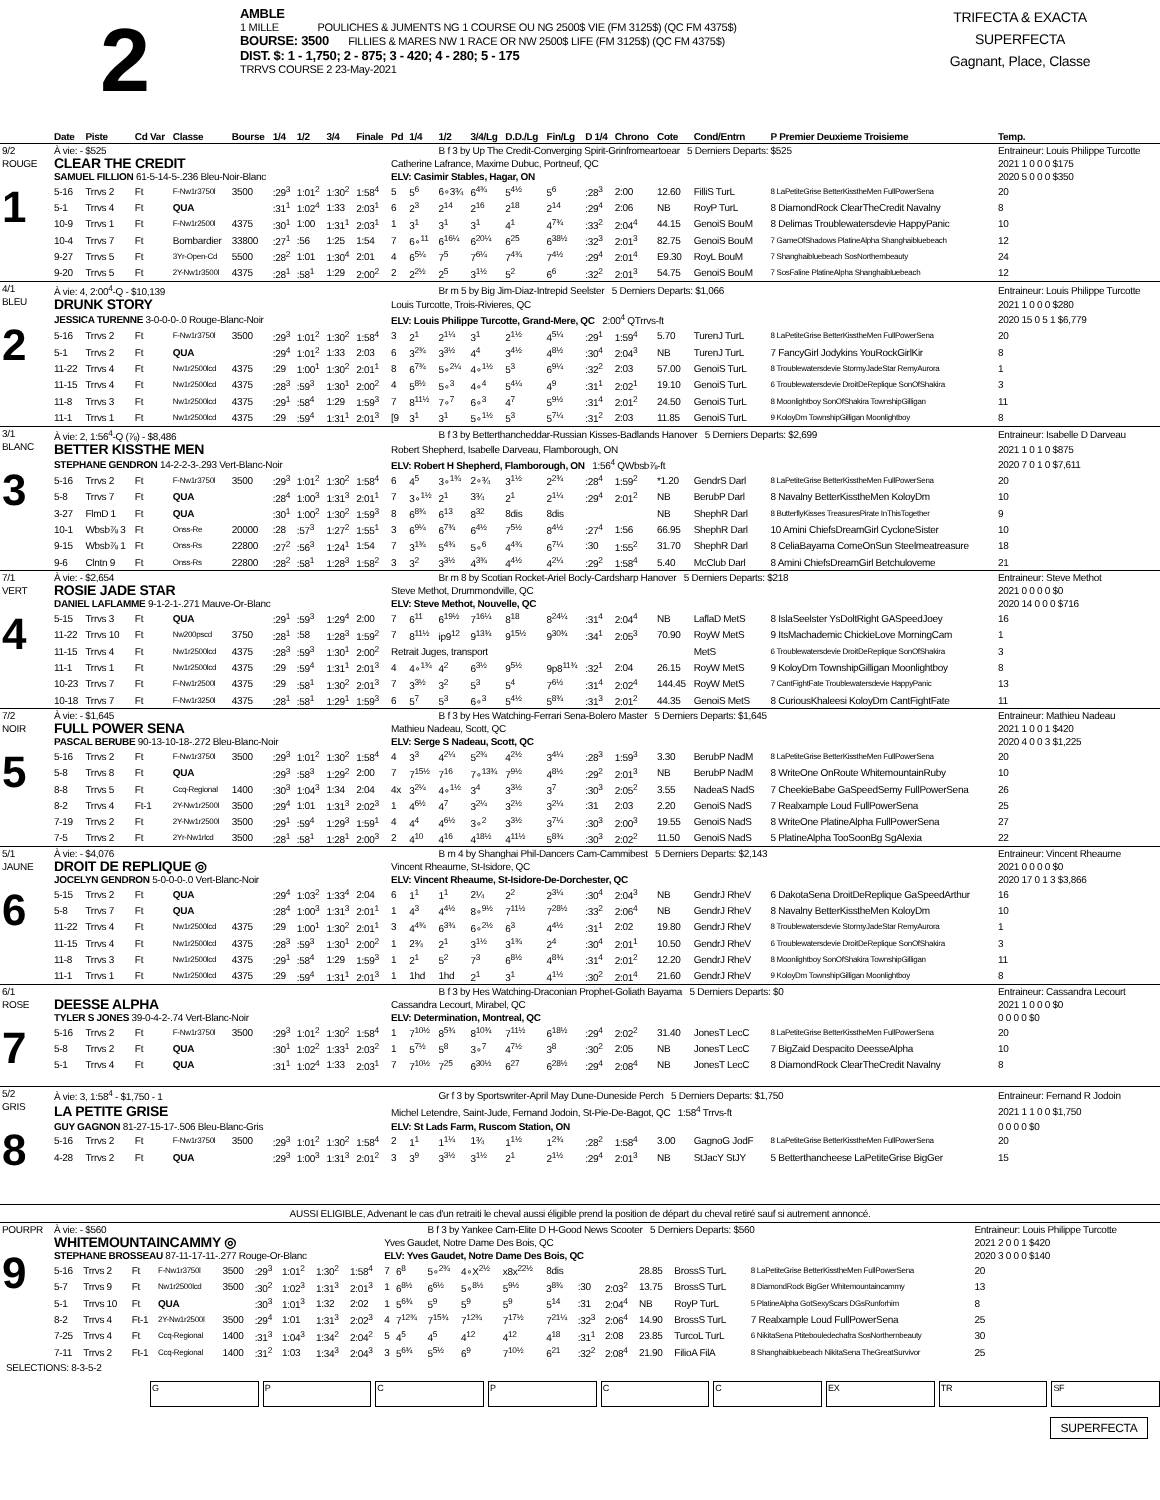2
AMBLE
1 MILLE POULICHES & JUMENTS NG 1 COURSE OU NG 2500$ VIE (FM 3125$) (QC FM 4375$)
BOURSE: 3500 FILLIES & MARES NW 1 RACE OR NW 2500$ LIFE (FM 3125$) (QC FM 4375$)
DIST. $: 1 - 1,750; 2 - 875; 3 - 420; 4 - 280; 5 - 175
TRRVS COURSE 2 23-May-2021
TRIFECTA & EXACTA
SUPERFECTA
Gagnant, Place, Classe
| | Date | Piste | Cd Var | Classe | Bourse | 1/4 | 1/2 | 3/4 | Finale | Pd | 1/4 | 1/2 | 3/4/Lg | D.D./Lg | Fin/Lg | D 1/4 | Chrono | Cote | Cond/Entrn | | P Premier Deuxieme Troisieme | Temp. |
| --- | --- | --- | --- | --- | --- | --- | --- | --- | --- | --- | --- | --- | --- | --- | --- | --- | --- | --- | --- | --- | --- | --- |
| 9/2 ROUGE 1 | À vie: - $525 | | | | | | | | | | | B f 3 by Up The Credit-Converging Spirit-Grinfromeartoear 5 Derniers Departs: $525 | | | | | | | | | | Entraineur: Louis Philippe Turcotte |
| | CLEAR THE CREDIT | | | | | | | | | Catherine Lafrance, Maxime Dubuc, Portneuf, QC | | | | | | | | | | | | 2021 1 0 0 0 $175 |
| | SAMUEL FILLION 61-5-14-5-.236 Bleu-Noir-Blanc | | | | | | | | | ELV: Casimir Stables, Hagar, ON | | | | | | | | | | | | 2020 5 0 0 0 $350 |
| | 5-16 | Trrvs 2 | Ft | F-Nw1r3750l | 3500 | :29<sup>3</sup> | 1:01<sup>2</sup> | 1:30<sup>2</sup> | 1:58<sup>4</sup> | 5 | 5<sup>6</sup> | 6∘3¾ | 6<sup>4¾</sup> | 5<sup>4½</sup> | 5<sup>6</sup> | :28<sup>3</sup> | 2:00 | 12.60 | FilliS TurL | | 8 LaPetiteGrise BetterKisstheMen FullPowerSena | 20 |
| | 5-1 | Trrvs 4 | Ft | QUA | | :31<sup>1</sup> | 1:02<sup>4</sup> | 1:33 | 2:03<sup>1</sup> | 6 | 2<sup>3</sup> | 2<sup>14</sup> | 2<sup>16</sup> | 2<sup>18</sup> | 2<sup>14</sup> | :29<sup>4</sup> | 2:06 | NB | RoyP TurL | | 8 DiamondRock ClearTheCredit Navalny | 8 |
| | 10-9 | Trrvs 1 | Ft | F-Nw1r2500l | 4375 | :30<sup>1</sup> | 1:00 | 1:31<sup>1</sup> | 2:03<sup>1</sup> | 1 | 3<sup>1</sup> | 3<sup>1</sup> | 3<sup>1</sup> | 4<sup>1</sup> | 4<sup>7¾</sup> | :33<sup>2</sup> | 2:04<sup>4</sup> | 44.15 | GenoiS BouM | | 8 Delimas Troublewatersdevie HappyPanic | 10 |
| | 10-4 | Trrvs 7 | Ft | Bombardier | 33800 | :27<sup>1</sup> | :56 | 1:25 | 1:54 | 7 | 6∘<sup>11</sup> | 6<sup>16¼</sup> | 6<sup>20¼</sup> | 6<sup>25</sup> | 6<sup>38½</sup> | :32<sup>3</sup> | 2:01<sup>3</sup> | 82.75 | GenoiS BouM | | 7 GameOfShadows PlatineAlpha Shanghaibluebeach | 12 |
| | 9-27 | Trrvs 5 | Ft | 3Yr-Open-Cd | 5500 | :28<sup>2</sup> | 1:01 | 1:30<sup>4</sup> | 2:01 | 4 | 6<sup>5¼</sup> | 7<sup>5</sup> | 7<sup>6¼</sup> | 7<sup>4¾</sup> | 7<sup>4½</sup> | :29<sup>4</sup> | 2:01<sup>4</sup> | E9.30 | RoyL BouM | | 7 Shanghaibluebeach SosNorthernbeauty | 24 |
| | 9-20 | Trrvs 5 | Ft | 2Y-Nw1r3500l | 4375 | :28<sup>1</sup> | :58<sup>1</sup> | 1:29 | 2:00<sup>2</sup> | 2 | 2<sup>2½</sup> | 2<sup>5</sup> | 3<sup>1½</sup> | 5<sup>2</sup> | 6<sup>6</sup> | :32<sup>2</sup> | 2:01<sup>3</sup> | 54.75 | GenoiS BouM | | 7 SosFaline PlatineAlpha Shanghaibluebeach | 12 |
| 4/1 BLEU 2 | À vie: 4, 2:00<sup>4</sup>-Q - $10,139 | | | | | | | | | | | Br m 5 by Big Jim-Diaz-Intrepid Seelster 5 Derniers Departs: $1,066 | | | | | | | | | | Entraineur: Louis Philippe Turcotte |
| | DRUNK STORY | | | | | | | | | Louis Turcotte, Trois-Rivieres, QC | | | | | | | | | | | | 2021 1 0 0 0 $280 |
| | JESSICA TURENNE 3-0-0-0-.0 Rouge-Blanc-Noir | | | | | | | | | ELV: Louis Philippe Turcotte, Grand-Mere, QC 2:00<sup>4</sup> QTrrvs-ft | | | | | | | | | | | | 2020 15 0 5 1 $6,779 |
| | 5-16 | Trrvs 2 | Ft | F-Nw1r3750l | 3500 | :29<sup>3</sup> | 1:01<sup>2</sup> | 1:30<sup>2</sup> | 1:58<sup>4</sup> | 3 | 2<sup>1</sup> | 2<sup>1¼</sup> | 3<sup>1</sup> | 2<sup>1½</sup> | 4<sup>5¼</sup> | :29<sup>1</sup> | 1:59<sup>4</sup> | 5.70 | TurenJ TurL | | 8 LaPetiteGrise BetterKisstheMen FullPowerSena | 20 |
| | 5-1 | Trrvs 2 | Ft | QUA | | :29<sup>4</sup> | 1:01<sup>2</sup> | 1:33 | 2:03 | 6 | 3<sup>2¾</sup> | 3<sup>3½</sup> | 4<sup>4</sup> | 3<sup>4½</sup> | 4<sup>8½</sup> | :30<sup>4</sup> | 2:04<sup>3</sup> | NB | TurenJ TurL | | 7 FancyGirl Jodykins YouRockGirlKir | 8 |
| | 11-22 | Trrvs 4 | Ft | Nw1r2500lcd | 4375 | :29 | 1:00<sup>1</sup> | 1:30<sup>2</sup> | 2:01<sup>1</sup> | 8 | 6<sup>7¾</sup> | 5∘<sup>2¼</sup> | 4∘<sup>1½</sup> | 5<sup>3</sup> | 6<sup>9¼</sup> | :32<sup>2</sup> | 2:03 | 57.00 | GenoiS TurL | | 8 Troublewatersdevie StormyJadeStar RemyAurora | 1 |
| | 11-15 | Trrvs 4 | Ft | Nw1r2500lcd | 4375 | :28<sup>3</sup> | :59<sup>3</sup> | 1:30<sup>1</sup> | 2:00<sup>2</sup> | 4 | 5<sup>8½</sup> | 5∘<sup>3</sup> | 4∘<sup>4</sup> | 5<sup>4¼</sup> | 4<sup>9</sup> | :31<sup>1</sup> | 2:02<sup>1</sup> | 19.10 | GenoiS TurL | | 6 Troublewatersdevie DroitDeReplique SonOfShakira | 3 |
| | 11-8 | Trrvs 3 | Ft | Nw1r2500lcd | 4375 | :29<sup>1</sup> | :58<sup>4</sup> | 1:29 | 1:59<sup>3</sup> | 7 | 8<sup>11½</sup> | 7∘<sup>7</sup> | 6∘<sup>3</sup> | 4<sup>7</sup> | 5<sup>9½</sup> | :31<sup>4</sup> | 2:01<sup>2</sup> | 24.50 | GenoiS TurL | | 8 Moonlightboy SonOfShakira TownshipGilligan | 11 |
| | 11-1 | Trrvs 1 | Ft | Nw1r2500lcd | 4375 | :29 | :59<sup>4</sup> | 1:31<sup>1</sup> | 2:01<sup>3</sup> | [9 | 3<sup>1</sup> | 3<sup>1</sup> | 5∘<sup>1½</sup> | 5<sup>3</sup> | 5<sup>7¼</sup> | :31<sup>2</sup> | 2:03 | 11.85 | GenoiS TurL | | 9 KoloyDm TownshipGilligan Moonlightboy | 8 |
| 3/1 BLANC 3 | À vie: 2, 1:56<sup>4</sup>-Q (⅞) - $8,486 | | | | | | | | | | | B f 3 by Betterthancheddar-Russian Kisses-Badlands Hanover 5 Derniers Departs: $2,699 | | | | | | | | | | Entraineur: Isabelle D Darveau |
| | BETTER KISSTHE MEN | | | | | | | | | Robert Shepherd, Isabelle Darveau, Flamborough, ON | | | | | | | | | | | | 2021 1 0 1 0 $875 |
| | STEPHANE GENDRON 14-2-2-3-.293 Vert-Blanc-Noir | | | | | | | | | ELV: Robert H Shepherd, Flamborough, ON 1:56<sup>4</sup> QWbsb⅞-ft | | | | | | | | | | | | 2020 7 0 1 0 $7,611 |
| | 5-16 | Trrvs 2 | Ft | F-Nw1r3750l | 3500 | :29<sup>3</sup> | 1:01<sup>2</sup> | 1:30<sup>2</sup> | 1:58<sup>4</sup> | 6 | 4<sup>5</sup> | 3∘<sup>1¾</sup> | 2∘¾ | 3<sup>1½</sup> | 2<sup>2¾</sup> | :28<sup>4</sup> | 1:59<sup>2</sup> | *1.20 | GendrS Darl | | 8 LaPetiteGrise BetterKisstheMen FullPowerSena | 20 |
| | 5-8 | Trrvs 7 | Ft | QUA | | :28<sup>4</sup> | 1:00<sup>3</sup> | 1:31<sup>3</sup> | 2:01<sup>1</sup> | 7 | 3∘<sup>1½</sup> | 2<sup>1</sup> | 3¾ | 2<sup>1</sup> | 2<sup>1¼</sup> | :29<sup>4</sup> | 2:01<sup>2</sup> | NB | BerubP Darl | | 8 Navalny BetterKisstheMen KoloyDm | 10 |
| | 3-27 | FlmD 1 | Ft | QUA | | :30<sup>1</sup> | 1:00<sup>2</sup> | 1:30<sup>2</sup> | 1:59<sup>3</sup> | 8 | 6<sup>8¾</sup> | 6<sup>13</sup> | 8<sup>32</sup> | 8dis | 8dis | | | NB | ShephR Darl | | 8 ButterflyKisses TreasuresPirate InThisTogether | 9 |
| | 10-1 | Wbsb⅞ 3 | Ft | Onss-Re | 20000 | :28 | :57<sup>3</sup> | 1:27<sup>2</sup> | 1:55<sup>1</sup> | 3 | 6<sup>9¼</sup> | 6<sup>7¾</sup> | 6<sup>4½</sup> | 7<sup>5½</sup> | 8<sup>4½</sup> | :27<sup>4</sup> | 1:56 | 66.95 | ShephR Darl | | 10 Amini ChiefsDreamGirl CycloneSister | 10 |
| | 9-15 | Wbsb⅞ 1 | Ft | Onss-Rs | 22800 | :27<sup>2</sup> | :56<sup>3</sup> | 1:24<sup>1</sup> | 1:54 | 7 | 3<sup>1¾</sup> | 5<sup>4¾</sup> | 5∘<sup>6</sup> | 4<sup>4¾</sup> | 6<sup>7¼</sup> | :30 | 1:55<sup>2</sup> | 31.70 | ShephR Darl | | 8 CeliaBayama ComeOnSun Steelmeatreasure | 18 |
| | 9-6 | Clntn 9 | Ft | Onss-Rs | 22800 | :28<sup>2</sup> | :58<sup>1</sup> | 1:28<sup>3</sup> | 1:58<sup>2</sup> | 3 | 3<sup>2</sup> | 3<sup>3½</sup> | 4<sup>3¾</sup> | 4<sup>4½</sup> | 4<sup>2¼</sup> | :29<sup>2</sup> | 1:58<sup>4</sup> | 5.40 | McClub Darl | | 8 Amini ChiefsDreamGirl Betchuloveme | 21 |
| 7/1 VERT 4 | À vie: - $2,654 | | | | | | | | | | | Br m 8 by Scotian Rocket-Ariel Bocly-Cardsharp Hanover 5 Derniers Departs: $218 | | | | | | | | | | Entraineur: Steve Methot |
| | ROSIE JADE STAR | | | | | | | | | Steve Methot, Drummondville, QC | | | | | | | | | | | | 2021 0 0 0 0 $0 |
| | DANIEL LAFLAMME 9-1-2-1-.271 Mauve-Or-Blanc | | | | | | | | | ELV: Steve Methot, Nouvelle, QC | | | | | | | | | | | | 2020 14 0 0 0 $716 |
| | 5-15 | Trrvs 3 | Ft | QUA | | :29<sup>1</sup> | :59<sup>3</sup> | 1:29<sup>4</sup> | 2:00 | 7 | 6<sup>11</sup> | 6<sup>19½</sup> | 7<sup>16¼</sup> | 8<sup>18</sup> | 8<sup>24¼</sup> | :31<sup>4</sup> | 2:04<sup>4</sup> | NB | LaflaD MetS | | 8 IslaSeelster YsDoltRight GASpeedJoey | 16 |
| | 11-22 | Trrvs 10 | Ft | Nw200pscd | 3750 | :28<sup>1</sup> | :58 | 1:28<sup>3</sup> | 1:59<sup>2</sup> | 7 | 8<sup>11½</sup> | ip9<sup>12</sup> | 9<sup>13¾</sup> | 9<sup>15½</sup> | 9<sup>30¾</sup> | :34<sup>1</sup> | 2:05<sup>3</sup> | 70.90 | RoyW MetS | | 9 ItsMachademic ChickieLove MorningCam | 1 |
| | 11-15 | Trrvs 4 | Ft | Nw1r2500lcd | 4375 | :28<sup>3</sup> | :59<sup>3</sup> | 1:30<sup>1</sup> | 2:00<sup>2</sup> | Retrait Juges, transport | | | | | | | | | MetS | | 6 Troublewatersdevie DroitDeReplique SonOfShakira | 3 |
| | 11-1 | Trrvs 1 | Ft | Nw1r2500lcd | 4375 | :29 | :59<sup>4</sup> | 1:31<sup>1</sup> | 2:01<sup>3</sup> | 4 | 4∘<sup>1¾</sup> | 4<sup>2</sup> | 6<sup>3½</sup> | 9<sup>5½</sup> | 9p8<sup>11¾</sup> | :32<sup>1</sup> | 2:04 | 26.15 | RoyW MetS | | 9 KoloyDm TownshipGilligan Moonlightboy | 8 |
| | 10-23 | Trrvs 7 | Ft | F-Nw1r2500l | 4375 | :29 | :58<sup>1</sup> | 1:30<sup>2</sup> | 2:01<sup>3</sup> | 7 | 3<sup>3½</sup> | 3<sup>2</sup> | 5<sup>3</sup> | 5<sup>4</sup> | 7<sup>6½</sup> | :31<sup>4</sup> | 2:02<sup>4</sup> | 144.45 | RoyW MetS | | 7 CantFightFate Troublewatersdevie HappyPanic | 13 |
| | 10-18 | Trrvs 7 | Ft | F-Nw1r3250l | 4375 | :28<sup>1</sup> | :58<sup>1</sup> | 1:29<sup>1</sup> | 1:59<sup>3</sup> | 6 | 5<sup>7</sup> | 5<sup>3</sup> | 6∘<sup>3</sup> | 5<sup>4½</sup> | 5<sup>8¾</sup> | :31<sup>3</sup> | 2:01<sup>2</sup> | 44.35 | GenoiS MetS | | 8 CuriousKhaleesi KoloyDm CantFightFate | 11 |
| 7/2 NOIR 5 | À vie: - $1,645 | | | | | | | | | | | B f 3 by Hes Watching-Ferrari Sena-Bolero Master 5 Derniers Departs: $1,645 | | | | | | | | | | Entraineur: Mathieu Nadeau |
| | FULL POWER SENA | | | | | | | | | Mathieu Nadeau, Scott, QC | | | | | | | | | | | | 2021 1 0 0 1 $420 |
| | PASCAL BERUBE 90-13-10-18-.272 Bleu-Blanc-Noir | | | | | | | | | ELV: Serge S Nadeau, Scott, QC | | | | | | | | | | | | 2020 4 0 0 3 $1,225 |
| | 5-16 | Trrvs 2 | Ft | F-Nw1r3750l | 3500 | :29<sup>3</sup> | 1:01<sup>2</sup> | 1:30<sup>2</sup> | 1:58<sup>4</sup> | 4 | 3<sup>3</sup> | 4<sup>2¼</sup> | 5<sup>2¾</sup> | 4<sup>2½</sup> | 3<sup>4¼</sup> | :28<sup>3</sup> | 1:59<sup>3</sup> | 3.30 | BerubP NadM | | 8 LaPetiteGrise BetterKisstheMen FullPowerSena | 20 |
| | 5-8 | Trrvs 8 | Ft | QUA | | :29<sup>3</sup> | :58<sup>3</sup> | 1:29<sup>2</sup> | 2:00 | 7 | 7<sup>15½</sup> | 7<sup>16</sup> | 7∘<sup>13¾</sup> | 7<sup>9½</sup> | 4<sup>8½</sup> | :29<sup>2</sup> | 2:01<sup>3</sup> | NB | BerubP NadM | | 8 WriteOne OnRoute WhitemountainRuby | 10 |
| | 8-8 | Trrvs 5 | Ft | Ccq-Regional | 1400 | :30<sup>3</sup> | 1:04<sup>3</sup> | 1:34 | 2:04 | 4x | 3<sup>2¼</sup> | 4∘<sup>1½</sup> | 3<sup>4</sup> | 3<sup>3½</sup> | 3<sup>7</sup> | :30<sup>3</sup> | 2:05<sup>2</sup> | 3.55 | NadeaS NadS | | 7 CheekieBabe GaSpeedSemy FullPowerSena | 26 |
| | 8-2 | Trrvs 4 | Ft-1 | 2Y-Nw1r2500l | 3500 | :29<sup>4</sup> | 1:01 | 1:31<sup>3</sup> | 2:02<sup>3</sup> | 1 | 4<sup>6½</sup> | 4<sup>7</sup> | 3<sup>2¼</sup> | 3<sup>2½</sup> | 3<sup>2¼</sup> | :31 | 2:03 | 2.20 | GenoiS NadS | | 7 Realxample Loud FullPowerSena | 25 |
| | 7-19 | Trrvs 2 | Ft | 2Y-Nw1r2500l | 3500 | :29<sup>1</sup> | :59<sup>4</sup> | 1:29<sup>3</sup> | 1:59<sup>1</sup> | 4 | 4<sup>4</sup> | 4<sup>6½</sup> | 3∘<sup>2</sup> | 3<sup>3½</sup> | 3<sup>7¼</sup> | :30<sup>3</sup> | 2:00<sup>3</sup> | 19.55 | GenoiS NadS | | 8 WriteOne PlatineAlpha FullPowerSena | 27 |
| | 7-5 | Trrvs 2 | Ft | 2Yr-Nw1rlcd | 3500 | :28<sup>1</sup> | :58<sup>1</sup> | 1:28<sup>1</sup> | 2:00<sup>3</sup> | 2 | 4<sup>10</sup> | 4<sup>16</sup> | 4<sup>18½</sup> | 4<sup>11½</sup> | 5<sup>8¾</sup> | :30<sup>3</sup> | 2:02<sup>2</sup> | 11.50 | GenoiS NadS | | 5 PlatineAlpha TooSoonBg SgAlexia | 22 |
| 5/1 JAUNE 6 | À vie: - $4,076 | | | | | | | | | | | B m 4 by Shanghai Phil-Dancers Cam-Cammibest 5 Derniers Departs: $2,143 | | | | | | | | | | Entraineur: Vincent Rheaume |
| | DROIT DE REPLIQUE ◎ | | | | | | | | | Vincent Rheaume, St-Isidore, QC | | | | | | | | | | | | 2021 0 0 0 0 $0 |
| | JOCELYN GENDRON 5-0-0-0-.0 Vert-Blanc-Noir | | | | | | | | | ELV: Vincent Rheaume, St-Isidore-De-Dorchester, QC | | | | | | | | | | | | 2020 17 0 1 3 $3,866 |
| | 5-15 | Trrvs 2 | Ft | QUA | | :29<sup>4</sup> | 1:03<sup>2</sup> | 1:33<sup>4</sup> | 2:04 | 6 | 1<sup>1</sup> | 1<sup>1</sup> | 2¼ | 2<sup>2</sup> | 2<sup>3¼</sup> | :30<sup>4</sup> | 2:04<sup>3</sup> | NB | GendrJ RheV | | 6 DakotaSena DroitDeReplique GaSpeedArthur | 16 |
| | 5-8 | Trrvs 7 | Ft | QUA | | :28<sup>4</sup> | 1:00<sup>3</sup> | 1:31<sup>3</sup> | 2:01<sup>1</sup> | 1 | 4<sup>3</sup> | 4<sup>4½</sup> | 8∘<sup>9½</sup> | 7<sup>11½</sup> | 7<sup>28½</sup> | :33<sup>2</sup> | 2:06<sup>4</sup> | NB | GendrJ RheV | | 8 Navalny BetterKisstheMen KoloyDm | 10 |
| | 11-22 | Trrvs 4 | Ft | Nw1r2500lcd | 4375 | :29 | 1:00<sup>1</sup> | 1:30<sup>2</sup> | 2:01<sup>1</sup> | 3 | 4<sup>4¾</sup> | 6<sup>3¾</sup> | 6∘<sup>2½</sup> | 6<sup>3</sup> | 4<sup>4½</sup> | :31<sup>1</sup> | 2:02 | 19.80 | GendrJ RheV | | 8 Troublewatersdevie StormyJadeStar RemyAurora | 1 |
| | 11-15 | Trrvs 4 | Ft | Nw1r2500lcd | 4375 | :28<sup>3</sup> | :59<sup>3</sup> | 1:30<sup>1</sup> | 2:00<sup>2</sup> | 1 | 2¾ | 2<sup>1</sup> | 3<sup>1½</sup> | 3<sup>1¾</sup> | 2<sup>4</sup> | :30<sup>4</sup> | 2:01<sup>1</sup> | 10.50 | GendrJ RheV | | 6 Troublewatersdevie DroitDeReplique SonOfShakira | 3 |
| | 11-8 | Trrvs 3 | Ft | Nw1r2500lcd | 4375 | :29<sup>1</sup> | :58<sup>4</sup> | 1:29 | 1:59<sup>3</sup> | 1 | 2<sup>1</sup> | 5<sup>2</sup> | 7<sup>3</sup> | 6<sup>8½</sup> | 4<sup>8¾</sup> | :31<sup>4</sup> | 2:01<sup>2</sup> | 12.20 | GendrJ RheV | | 8 Moonlightboy SonOfShakira TownshipGilligan | 11 |
| | 11-1 | Trrvs 1 | Ft | Nw1r2500lcd | 4375 | :29 | :59<sup>4</sup> | 1:31<sup>1</sup> | 2:01<sup>3</sup> | 1 | 1hd | 1hd | 2<sup>1</sup> | 3<sup>1</sup> | 4<sup>1½</sup> | :30<sup>2</sup> | 2:01<sup>4</sup> | 21.60 | GendrJ RheV | | 9 KoloyDm TownshipGilligan Moonlightboy | 8 |
| 6/1 ROSE 7 | | | | | | | | | | | | B f 3 by Hes Watching-Draconian Prophet-Goliath Bayama 5 Derniers Departs: $0 | | | | | | | | | | Entraineur: Cassandra Lecourt |
| | DEESSE ALPHA | | | | | | | | | Cassandra Lecourt, Mirabel, QC | | | | | | | | | | | | 2021 1 0 0 0 $0 |
| | TYLER S JONES 39-0-4-2-.74 Vert-Blanc-Noir | | | | | | | | | ELV: Determination, Montreal, QC | | | | | | | | | | | | 0 0 0 0 $0 |
| | 5-16 | Trrvs 2 | Ft | F-Nw1r3750l | 3500 | :29<sup>3</sup> | 1:01<sup>2</sup> | 1:30<sup>2</sup> | 1:58<sup>4</sup> | 1 | 7<sup>10½</sup> | 8<sup>5¾</sup> | 8<sup>10¾</sup> | 7<sup>11½</sup> | 6<sup>18½</sup> | :29<sup>4</sup> | 2:02<sup>2</sup> | 31.40 | JonesT LecC | | 8 LaPetiteGrise BetterKisstheMen FullPowerSena | 20 |
| | 5-8 | Trrvs 2 | Ft | QUA | | :30<sup>1</sup> | 1:02<sup>2</sup> | 1:33<sup>1</sup> | 2:03<sup>2</sup> | 1 | 5<sup>7½</sup> | 5<sup>8</sup> | 3∘<sup>7</sup> | 4<sup>7½</sup> | 3<sup>8</sup> | :30<sup>2</sup> | 2:05 | NB | JonesT LecC | | 7 BigZaid Despacito DeesseAlpha | 10 |
| | 5-1 | Trrvs 4 | Ft | QUA | | :31<sup>1</sup> | 1:02<sup>4</sup> | 1:33 | 2:03<sup>1</sup> | 7 | 7<sup>10½</sup> | 7<sup>25</sup> | 6<sup>30½</sup> | 6<sup>27</sup> | 6<sup>28½</sup> | :29<sup>4</sup> | 2:08<sup>4</sup> | NB | JonesT LecC | | 8 DiamondRock ClearTheCredit Navalny | 8 |
| 5/2 GRIS 8 | À vie: 3, 1:58<sup>4</sup> - $1,750 - 1 | | | | | | | | | | | Gr f 3 by Sportswriter-April May Dune-Duneside Perch 5 Derniers Departs: $1,750 | | | | | | | | | | Entraineur: Fernand R Jodoin |
| | LA PETITE GRISE | | | | | | | | | Michel Letendre, Saint-Jude, Fernand Jodoin, St-Pie-De-Bagot, QC 1:58<sup>4</sup> Trrvs-ft | | | | | | | | | | | | 2021 1 1 0 0 $1,750 |
| | GUY GAGNON 81-27-15-17-.506 Bleu-Blanc-Gris | | | | | | | | | ELV: St Lads Farm, Ruscom Station, ON | | | | | | | | | | | | 0 0 0 0 $0 |
| | 5-16 | Trrvs 2 | Ft | F-Nw1r3750l | 3500 | :29<sup>3</sup> | 1:01<sup>2</sup> | 1:30<sup>2</sup> | 1:58<sup>4</sup> | 2 | 1<sup>1</sup> | 1<sup>1¼</sup> | 1¾ | 1<sup>1½</sup> | 1<sup>2¾</sup> | :28<sup>2</sup> | 1:58<sup>4</sup> | 3.00 | GagnoG JodF | | 8 LaPetiteGrise BetterKisstheMen FullPowerSena | 20 |
| | 4-28 | Trrvs 2 | Ft | QUA | | :29<sup>3</sup> | 1:00<sup>3</sup> | 1:31<sup>3</sup> | 2:01<sup>2</sup> | 3 | 3<sup>9</sup> | 3<sup>3½</sup> | 3<sup>1½</sup> | 2<sup>1</sup> | 2<sup>1½</sup> | :29<sup>4</sup> | 2:01<sup>3</sup> | NB | StJacY StJY | | 5 Betterthancheese LaPetiteGrise BigGer | 15 |
AUSSI ELIGIBLE, Advenant le cas d'un retraiti le cheval aussi éligible prend la position de départ du cheval retiré sauf si autrement annoncé.
| POURPR 9 | À vie: - $560 | | | | | | | | | | | B f 3 by Yankee Cam-Elite D H-Good News Scooter 5 Derniers Departs: $560 | | | | | | | | | | Entraineur: Louis Philippe Turcotte |
| | WHITEMOUNTAINCAMMY ◎ | | | | | | | | | Yves Gaudet, Notre Dame Des Bois, QC | | | | | | | | | | | | 2021 2 0 0 1 $420 |
| | STEPHANE BROSSEAU 87-11-17-11-.277 Rouge-Or-Blanc | | | | | | | | | ELV: Yves Gaudet, Notre Dame Des Bois, QC | | | | | | | | | | | | 2020 3 0 0 0 $140 |
| | 5-16 | Trrvs 2 | Ft | F-Nw1r3750l | 3500 | :29<sup>3</sup> | 1:01<sup>2</sup> | 1:30<sup>2</sup> | 1:58<sup>4</sup> | 7 | 6<sup>8</sup> | 5∘<sup>2¾</sup> | 4∘X<sup>2½</sup> | x8x<sup>22½</sup> | 8dis | | | 28.85 | BrossS TurL | | 8 LaPetiteGrise BetterKisstheMen FullPowerSena | 20 |
| | 5-7 | Trrvs 9 | Ft | Nw1r2500lcd | 3500 | :30<sup>2</sup> | 1:02<sup>3</sup> | 1:31<sup>3</sup> | 2:01<sup>3</sup> | 1 | 6<sup>8½</sup> | 6<sup>6½</sup> | 5∘<sup>8½</sup> | 5<sup>9½</sup> | 3<sup>8¾</sup> | :30 | 2:03<sup>2</sup> | 13.75 | BrossS TurL | | 8 DiamondRock BigGer Whitemountaincammy | 13 |
| | 5-1 | Trrvs 10 | Ft | QUA | | :30<sup>3</sup> | 1:01<sup>3</sup> | 1:32 | 2:02 | 1 | 5<sup>6¾</sup> | 5<sup>9</sup> | 5<sup>9</sup> | 5<sup>9</sup> | 5<sup>14</sup> | :31 | 2:04<sup>4</sup> | NB | RoyP TurL | | 5 PlatineAlpha GotSexyScars DGsRunforhim | 8 |
| | 8-2 | Trrvs 4 | Ft-1 | 2Y-Nw1r2500l | 3500 | :29<sup>4</sup> | 1:01 | 1:31<sup>3</sup> | 2:02<sup>3</sup> | 4 | 7<sup>12¾</sup> | 7<sup>15¾</sup> | 7<sup>12¾</sup> | 7<sup>17½</sup> | 7<sup>21¼</sup> | :32<sup>3</sup> | 2:06<sup>4</sup> | 14.90 | BrossS TurL | | 7 Realxample Loud FullPowerSena | 25 |
| | 7-25 | Trrvs 4 | Ft | Ccq-Regional | 1400 | :31<sup>3</sup> | 1:04<sup>3</sup> | 1:34<sup>2</sup> | 2:04<sup>2</sup> | 5 | 4<sup>5</sup> | 4<sup>5</sup> | 4<sup>12</sup> | 4<sup>12</sup> | 4<sup>18</sup> | :31<sup>1</sup> | 2:08 | 23.85 | TurcoL TurL | | 6 NikitaSena Ptitebouledechafra SosNorthernbeauty | 30 |
| | 7-11 | Trrvs 2 | Ft-1 | Ccq-Regional | 1400 | :31<sup>2</sup> | 1:03 | 1:34<sup>3</sup> | 2:04<sup>3</sup> | 3 | 5<sup>6¾</sup> | 5<sup>5½</sup> | 6<sup>9</sup> | 7<sup>10½</sup> | 6<sup>21</sup> | :32<sup>2</sup> | 2:08<sup>4</sup> | 21.90 | FilioA FilA | | 8 Shanghaibluebeach NikitaSena TheGreatSurvivor | 25 |
SELECTIONS: 8-3-5-2
G P C P C C EX TR SF
SUPERFECTA